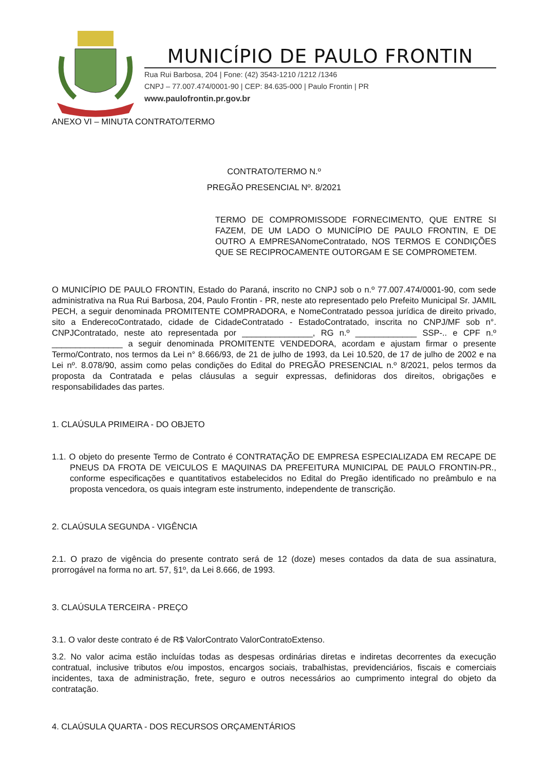MUNICÍPIO DE PAULO FRONTIN
Rua Rui Barbosa, 204 | Fone: (42) 3543-1210 /1212 /1346
CNPJ – 77.007.474/0001-90 | CEP: 84.635-000 | Paulo Frontin | PR
www.paulofrontin.pr.gov.br
ANEXO VI – MINUTA CONTRATO/TERMO
CONTRATO/TERMO N.º
PREGÃO PRESENCIAL Nº. 8/2021
TERMO DE COMPROMISSODE FORNECIMENTO, QUE ENTRE SI FAZEM, DE UM LADO O MUNICÍPIO DE PAULO FRONTIN, E DE OUTRO A EMPRESANomeContratado, NOS TERMOS E CONDIÇÕES QUE SE RECIPROCAMENTE OUTORGAM E SE COMPROMETEM.
O MUNICÍPIO DE PAULO FRONTIN, Estado do Paraná, inscrito no CNPJ sob o n.º 77.007.474/0001-90, com sede administrativa na Rua Rui Barbosa, 204, Paulo Frontin - PR, neste ato representado pelo Prefeito Municipal Sr. JAMIL PECH, a seguir denominada PROMITENTE COMPRADORA, e NomeContratado pessoa jurídica de direito privado, sito a EnderecoContratado, cidade de CidadeContratado - EstadoContratado, inscrita no CNPJ/MF sob n°. CNPJContratado, neste ato representada por _______________, RG n.º _____________ SSP-.. e CPF n.º _______________ a seguir denominada PROMITENTE VENDEDORA, acordam e ajustam firmar o presente Termo/Contrato, nos termos da Lei n° 8.666/93, de 21 de julho de 1993, da Lei 10.520, de 17 de julho de 2002 e na Lei nº. 8.078/90, assim como pelas condições do Edital do PREGÃO PRESENCIAL n.º 8/2021, pelos termos da proposta da Contratada e pelas cláusulas a seguir expressas, definidoras dos direitos, obrigações e responsabilidades das partes.
1. CLAÚSULA PRIMEIRA - DO OBJETO
1.1. O objeto do presente Termo de Contrato é CONTRATAÇÃO DE EMPRESA ESPECIALIZADA EM RECAPE DE PNEUS DA FROTA DE VEICULOS E MAQUINAS DA PREFEITURA MUNICIPAL DE PAULO FRONTIN-PR., conforme especificações e quantitativos estabelecidos no Edital do Pregão identificado no preâmbulo e na proposta vencedora, os quais integram este instrumento, independente de transcrição.
2. CLAÚSULA SEGUNDA - VIGÊNCIA
2.1. O prazo de vigência do presente contrato será de 12 (doze) meses contados da data de sua assinatura, prorrogável na forma no art. 57, §1º, da Lei 8.666, de 1993.
3. CLAÚSULA TERCEIRA - PREÇO
3.1. O valor deste contrato é de R$ ValorContrato ValorContratoExtenso.
3.2. No valor acima estão incluídas todas as despesas ordinárias diretas e indiretas decorrentes da execução contratual, inclusive tributos e/ou impostos, encargos sociais, trabalhistas, previdenciários, fiscais e comerciais incidentes, taxa de administração, frete, seguro e outros necessários ao cumprimento integral do objeto da contratação.
4. CLAÚSULA QUARTA - DOS RECURSOS ORÇAMENTÁRIOS